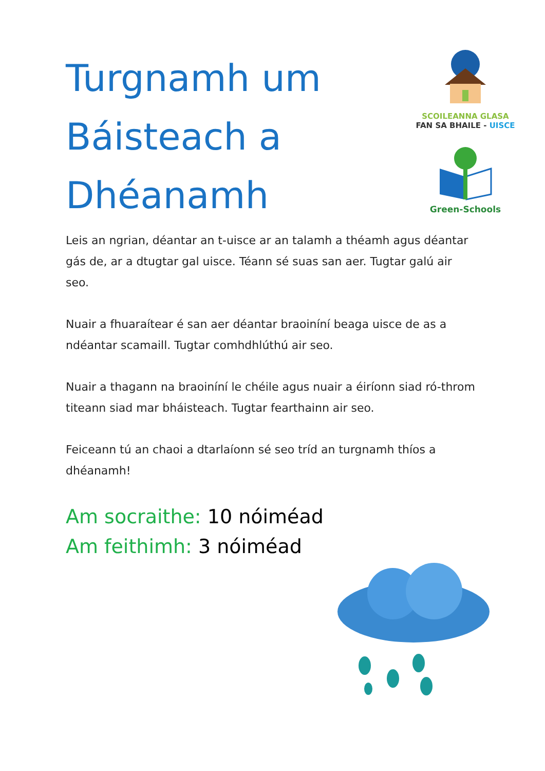Turgnamh um Báisteach a Dhéanamh
SCOILEANNA GLASA
FAN SA BHAILE - UISCE
Green-Schools
Leis an ngrian, déantar an t-uisce ar an talamh a théamh agus déantar gás de, ar a dtugtar gal uisce. Téann sé suas san aer. Tugtar galú air seo.
Nuair a fhuaraítear é san aer déantar braoiníní beaga uisce de as a ndéantar scamaill. Tugtar comhdhlúthú air seo.
Nuair a thagann na braoiníní le chéile agus nuair a éiríonn siad ró-throm titeann siad mar bháisteach. Tugtar fearthainn air seo.
Feiceann tú an chaoi a dtarlaíonn sé seo tríd an turgnamh thíos a dhéanamh!
Am socraithe: 10 nóiméad
Am feithimh: 3 nóiméad